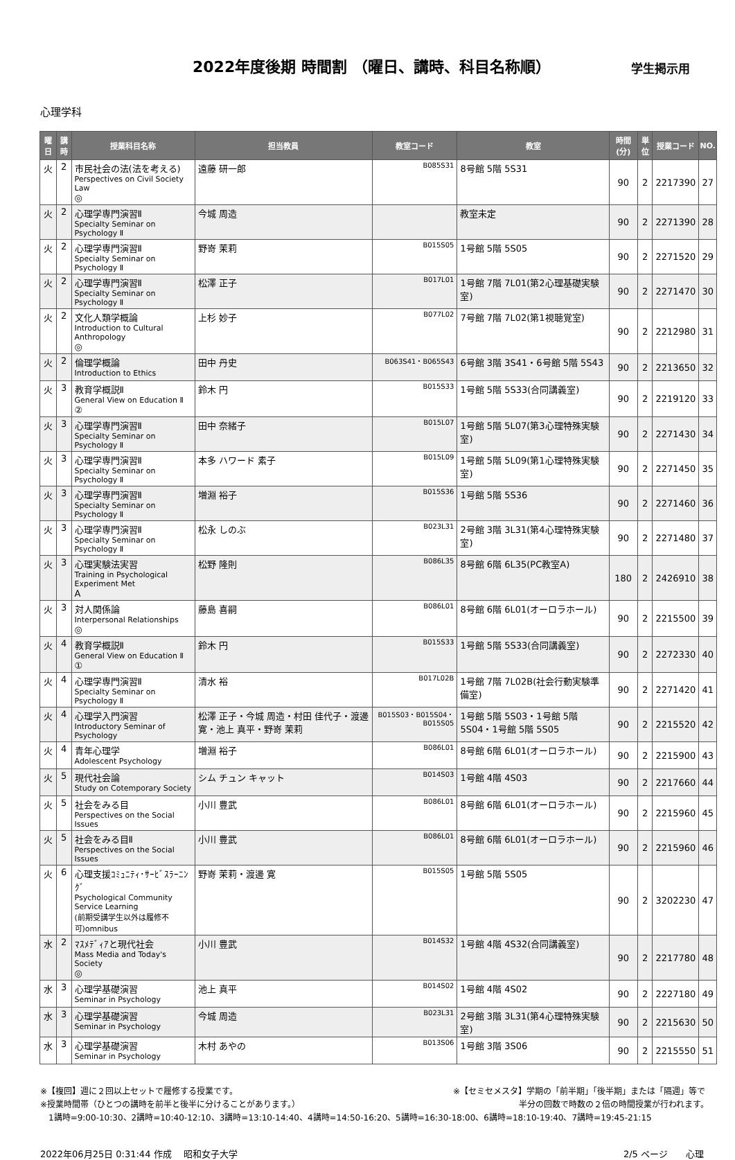2022年度後期 時間割 （曜日、講時、科目名称順）
学生掲示用
心理学科
| 曜日 | 講時 | 授業科目名称 | 担当教員 | 教室コード | 教室 | 時間(分) | 単位 | 授業コード | NO. |
| --- | --- | --- | --- | --- | --- | --- | --- | --- | --- |
| 火 | 2 | 市民社会の法(法を考える) Perspectives on Civil Society Law ◎ | 遠藤 研一郎 | B085S31 | 8号館 5階 5S31 | 90 | 2 | 2217390 | 27 |
| 火 | 2 | 心理学専門演習Ⅱ Specialty Seminar on Psychology Ⅱ | 今城 周造 | | 教室未定 | 90 | 2 | 2271390 | 28 |
| 火 | 2 | 心理学専門演習Ⅱ Specialty Seminar on Psychology Ⅱ | 野嵜 茉莉 | B015S05 | 1号館 5階 5S05 | 90 | 2 | 2271520 | 29 |
| 火 | 2 | 心理学専門演習Ⅱ Specialty Seminar on Psychology Ⅱ | 松澤 正子 | B017L01 | 1号館 7階 7L01(第2心理基礎実験室) | 90 | 2 | 2271470 | 30 |
| 火 | 2 | 文化人類学概論 Introduction to Cultural Anthropology ◎ | 上杉 妙子 | B077L02 | 7号館 7階 7L02(第1視聴覚室) | 90 | 2 | 2212980 | 31 |
| 火 | 2 | 倫理学概論 Introduction to Ethics | 田中 丹史 | B063S41・B065S43 | 6号館 3階 3S41・6号館 5階 5S43 | 90 | 2 | 2213650 | 32 |
| 火 | 3 | 教育学概説Ⅱ General View on Education Ⅱ ② | 鈴木 円 | B015S33 | 1号館 5階 5S33(合同講義室) | 90 | 2 | 2219120 | 33 |
| 火 | 3 | 心理学専門演習Ⅱ Specialty Seminar on Psychology Ⅱ | 田中 奈緒子 | B015L07 | 1号館 5階 5L07(第3心理特殊実験室) | 90 | 2 | 2271430 | 34 |
| 火 | 3 | 心理学専門演習Ⅱ Specialty Seminar on Psychology Ⅱ | 本多 ハワード 素子 | B015L09 | 1号館 5階 5L09(第1心理特殊実験室) | 90 | 2 | 2271450 | 35 |
| 火 | 3 | 心理学専門演習Ⅱ Specialty Seminar on Psychology Ⅱ | 増淵 裕子 | B015S36 | 1号館 5階 5S36 | 90 | 2 | 2271460 | 36 |
| 火 | 3 | 心理学専門演習Ⅱ Specialty Seminar on Psychology Ⅱ | 松永 しのぶ | B023L31 | 2号館 3階 3L31(第4心理特殊実験室) | 90 | 2 | 2271480 | 37 |
| 火 | 3 | 心理実験法実習 Training in Psychological Experiment Met A | 松野 隆則 | B086L35 | 8号館 6階 6L35(PC教室A) | 180 | 2 | 2426910 | 38 |
| 火 | 3 | 対人関係論 Interpersonal Relationships ◎ | 藤島 喜嗣 | B086L01 | 8号館 6階 6L01(オーロラホール) | 90 | 2 | 2215500 | 39 |
| 火 | 4 | 教育学概説Ⅱ General View on Education Ⅱ ① | 鈴木 円 | B015S33 | 1号館 5階 5S33(合同講義室) | 90 | 2 | 2272330 | 40 |
| 火 | 4 | 心理学専門演習Ⅱ Specialty Seminar on Psychology Ⅱ | 清水 裕 | B017L02B | 1号館 7階 7L02B(社会行動実験準備室) | 90 | 2 | 2271420 | 41 |
| 火 | 4 | 心理学入門演習 Introductory Seminar of Psychology | 松澤 正子・今城 周造・村田 佳代子・渡邊 寛・池上 真平・野嵜 茉莉 | B015S03・B015S04・B015S05 | 1号館 5階 5S03・1号館 5階 5S04・1号館 5階 5S05 | 90 | 2 | 2215520 | 42 |
| 火 | 4 | 青年心理学 Adolescent Psychology | 増淵 裕子 | B086L01 | 8号館 6階 6L01(オーロラホール) | 90 | 2 | 2215900 | 43 |
| 火 | 5 | 現代社会論 Study on Cotemporary Society | シム チュン キャット | B014S03 | 1号館 4階 4S03 | 90 | 2 | 2217660 | 44 |
| 火 | 5 | 社会をみる目 Perspectives on the Social Issues | 小川 豊武 | B086L01 | 8号館 6階 6L01(オーロラホール) | 90 | 2 | 2215960 | 45 |
| 火 | 5 | 社会をみる目Ⅱ Perspectives on the Social Issues | 小川 豊武 | B086L01 | 8号館 6階 6L01(オーロラホール) | 90 | 2 | 2215960 | 46 |
| 火 | 6 | 心理支援ｺﾐｭﾆﾃｨ･ｻｰﾋﾞｽﾗｰﾆﾝｸﾞ Psychological Community Service Learning (前期受講学生以外は履修不可)omnibus | 野嵜 茉莉・渡邊 寛 | B015S05 | 1号館 5階 5S05 | 90 | 2 | 3202230 | 47 |
| 水 | 2 | ﾏｽﾒﾃﾞｨｱと現代社会 Mass Media and Today's Society ◎ | 小川 豊武 | B014S32 | 1号館 4階 4S32(合同講義室) | 90 | 2 | 2217780 | 48 |
| 水 | 3 | 心理学基礎演習 Seminar in Psychology | 池上 真平 | B014S02 | 1号館 4階 4S02 | 90 | 2 | 2227180 | 49 |
| 水 | 3 | 心理学基礎演習 Seminar in Psychology | 今城 周造 | B023L31 | 2号館 3階 3L31(第4心理特殊実験室) | 90 | 2 | 2215630 | 50 |
| 水 | 3 | 心理学基礎演習 Seminar in Psychology | 木村 あやの | B013S06 | 1号館 3階 3S06 | 90 | 2 | 2215550 | 51 |
※【複回】週に２回以上セットで履修する授業です。 ※【セミセメスタ】学期の「前半期」「後半期」または「隔週」等で
※授業時間帯（ひとつの講時を前半と後半に分けることがあります。） 半分の回数で時数の２倍の時間授業が行われます。
1講時=9:00-10:30、2講時=10:40-12:10、3講時=13:10-14:40、4講時=14:50-16:20、5講時=16:30-18:00、6講時=18:10-19:40、7講時=19:45-21:15
2022年06月25日 0:31:44 作成　 昭和女子大学 2/5 ページ　　心理